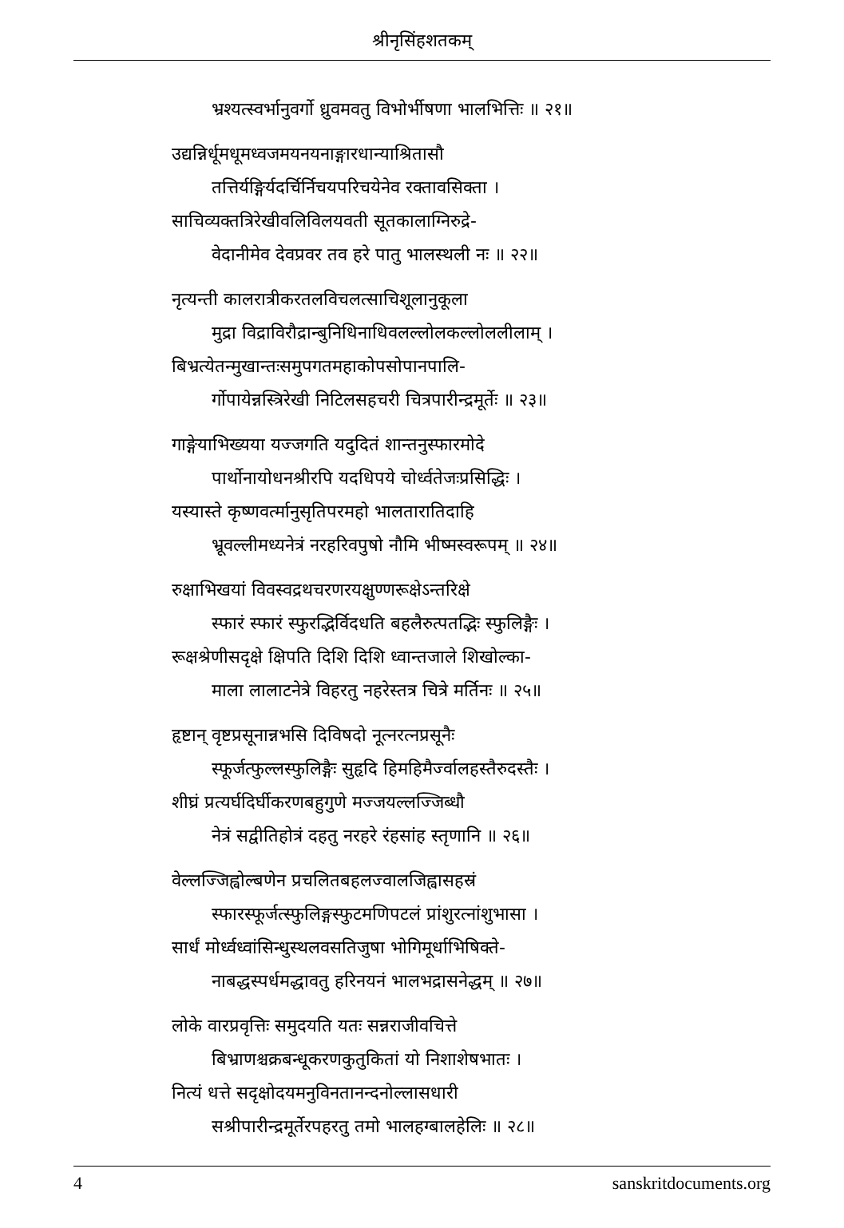श्रीनृसिंहशतकम्
भ्रश्यत्स्वर्भानुवर्गो ध्रुवमवतु विभोर्भीषणा भालभित्तिः ॥ २१॥
उद्यन्निर्धूमधूमध्वजमयनयनाङ्गारधान्याश्रितासौ
तत्तिर्यङ्गिर्यदर्चिर्निचयपरिचयेनेव रक्तावसिक्ता ।
साचिव्यक्तत्रिरेखीवलिविलयवती सूतकालाग्निरुद्रे-
वेदानीमेव देवप्रवर तव हरे पातु भालस्थली नः ॥ २२॥
नृत्यन्ती कालरात्रीकरतलविचलत्साचिशूलानुकूला
मुद्रा विद्राविरौद्रान्बुनिधिनाधिवलल्लोलकल्लोललीलाम् ।
बिभ्रत्येतन्मुखान्तःसमुपगतमहाकोपसोपानपालि-
र्गोपायेन्नस्त्रिरेखी निटिलसहचरी चित्रपारीन्द्रमूर्तेः ॥ २३॥
गाङ्गेयाभिख्यया यज्जगति यदुदितं शान्तनुस्फारमोदे
पार्थोनायोधनश्रीरपि यदधिपये चोर्ध्वतेजःप्रसिद्धिः ।
यस्यास्ते कृष्णवर्त्मानुसृतिपरमहो भालतारातिदाहि
भ्रूवल्लीमध्यनेत्रं नरहरिवपुषो नौमि भीष्मस्वरूपम् ॥ २४॥
रुक्षाभिखयां विवस्वद्रथचरणरयक्षुण्णरूक्षेऽन्तरिक्षे
स्फारं स्फारं स्फुरद्भिर्विदधति बहलैरुत्पतद्भिः स्फुलिङ्गैः ।
रूक्षश्रेणीसदृक्षे क्षिपति दिशि दिशि ध्वान्तजाले शिखोल्का-
माला लालाटनेत्रे विहरतु नहरेस्तत्र चित्रे मर्तिनः ॥ २५॥
हृष्टान् वृष्टप्रसूनान्नभसि दिविषदो नूत्नरत्नप्रसूनैः
स्फूर्जत्फुल्लस्फुलिङ्गैः सुहृदि हिमहिमैर्ज्वालहस्तैरुदस्तैः ।
शीघ्रं प्रत्यर्घदिर्घीकरणबहुगुणे मज्जयल्लज्जिब्धौ
नेत्रं सद्वीतिहोत्रं दहतु नरहरे रंहसांह स्तृणानि ॥ २६॥
वेल्लज्जिह्वोल्बणेन प्रचलितबहलज्वालजिह्वासहस्रं
स्फारस्फूर्जत्स्फुलिङ्गस्फुटमणिपटलं प्रांशुरत्नांशुभासा ।
सार्धं मोर्ध्वध्वांसिन्धुस्थलवसतिजुषा भोगिमूर्धाभिषिक्ते-
नाबद्धस्पर्धमद्धावतु हरिनयनं भालभद्रासनेद्धम् ॥ २७॥
लोके वारप्रवृत्तिः समुदयति यतः सन्नराजीवचित्ते
बिभ्राणश्चक्रबन्धूकरणकुतुकितां यो निशाशेषभातः ।
नित्यं धत्ते सदृक्षोदयमनुविनतानन्दनोल्लासधारी
सश्रीपारीन्द्रमूर्तेरपहरतु तमो भालहग्बालहेलिः ॥ २८॥
4 sanskritdocuments.org